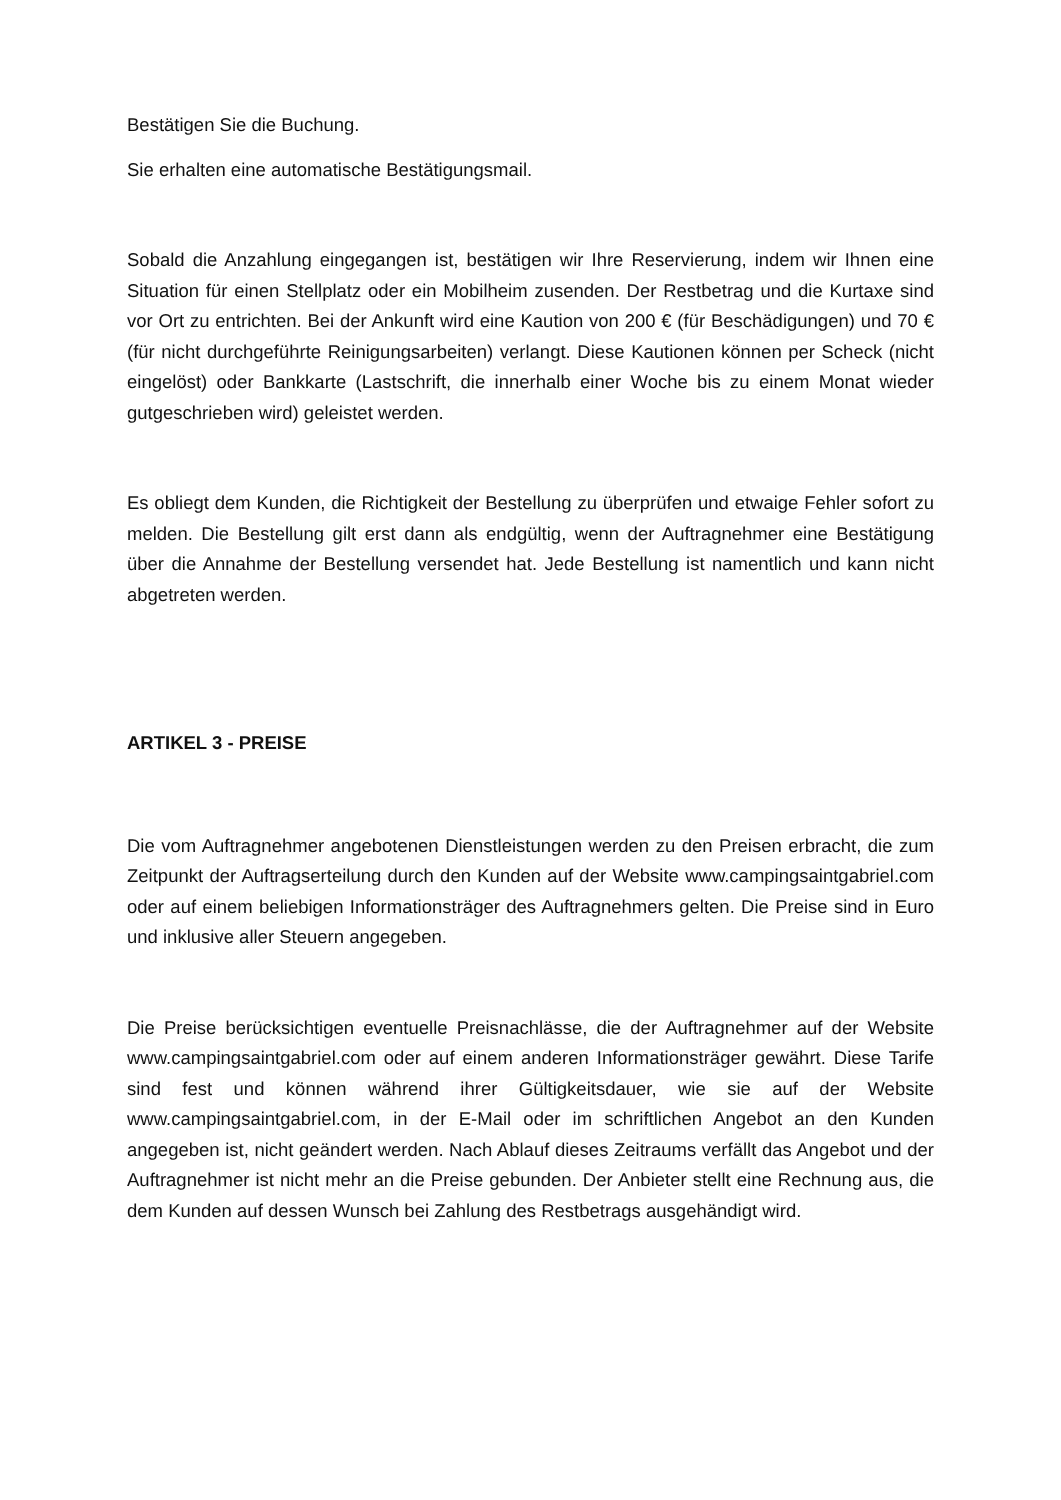Bestätigen Sie die Buchung.
Sie erhalten eine automatische Bestätigungsmail.
Sobald die Anzahlung eingegangen ist, bestätigen wir Ihre Reservierung, indem wir Ihnen eine Situation für einen Stellplatz oder ein Mobilheim zusenden. Der Restbetrag und die Kurtaxe sind vor Ort zu entrichten. Bei der Ankunft wird eine Kaution von 200 € (für Beschädigungen) und 70 € (für nicht durchgeführte Reinigungsarbeiten) verlangt. Diese Kautionen können per Scheck (nicht eingelöst) oder Bankkarte (Lastschrift, die innerhalb einer Woche bis zu einem Monat wieder gutgeschrieben wird) geleistet werden.
Es obliegt dem Kunden, die Richtigkeit der Bestellung zu überprüfen und etwaige Fehler sofort zu melden. Die Bestellung gilt erst dann als endgültig, wenn der Auftragnehmer eine Bestätigung über die Annahme der Bestellung versendet hat. Jede Bestellung ist namentlich und kann nicht abgetreten werden.
ARTIKEL 3 - PREISE
Die vom Auftragnehmer angebotenen Dienstleistungen werden zu den Preisen erbracht, die zum Zeitpunkt der Auftragserteilung durch den Kunden auf der Website www.campingsaintgabriel.com oder auf einem beliebigen Informationsträger des Auftragnehmers gelten. Die Preise sind in Euro und inklusive aller Steuern angegeben.
Die Preise berücksichtigen eventuelle Preisnachlässe, die der Auftragnehmer auf der Website www.campingsaintgabriel.com oder auf einem anderen Informationsträger gewährt. Diese Tarife sind fest und können während ihrer Gültigkeitsdauer, wie sie auf der Website www.campingsaintgabriel.com, in der E-Mail oder im schriftlichen Angebot an den Kunden angegeben ist, nicht geändert werden. Nach Ablauf dieses Zeitraums verfällt das Angebot und der Auftragnehmer ist nicht mehr an die Preise gebunden. Der Anbieter stellt eine Rechnung aus, die dem Kunden auf dessen Wunsch bei Zahlung des Restbetrags ausgehändigt wird.